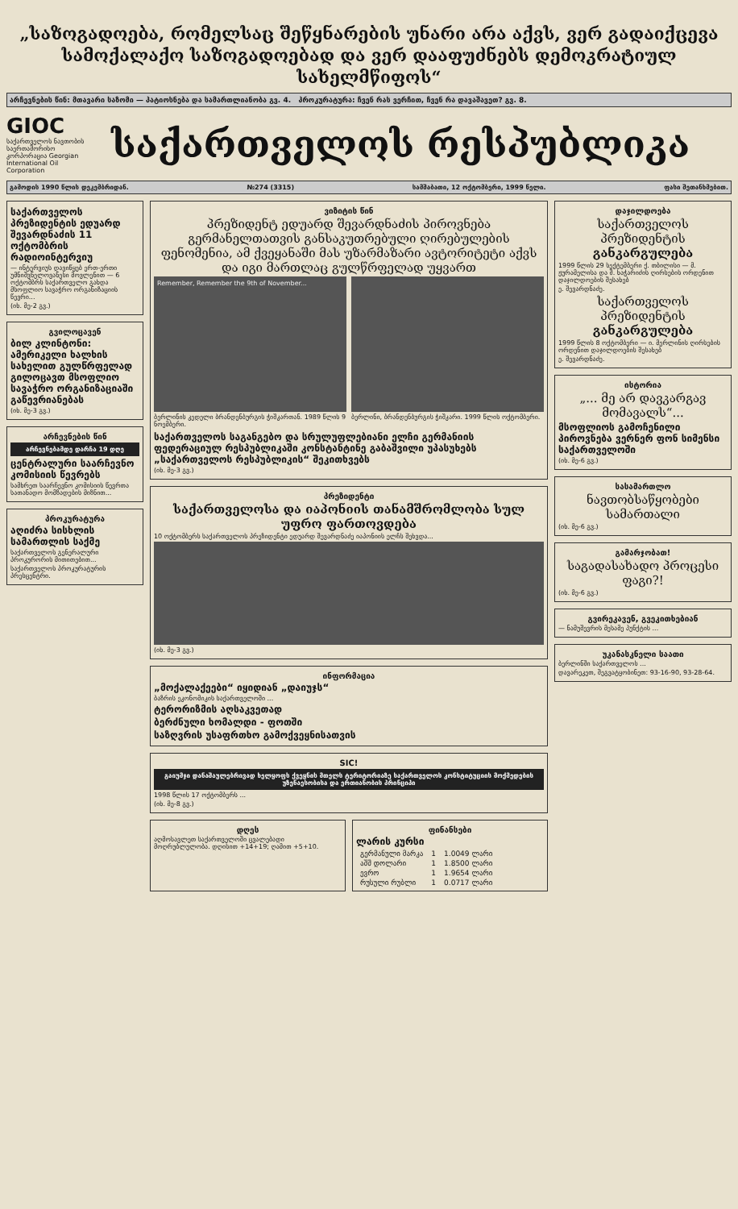„საზოგადოება, რომელსაც შეწყნარების უნარი არა აქვს, ვერ გადაიქცევა სამოქალაქო საზოგადოებად და ვერ დააფუძნებს დემოკრატიულ სახელმწიფოს“
არჩევნების წინ: მთავარი საზომი — პატიოსნება და სამართლიანობა გვ. 4. პროკურატურა: ჩვენ რას ვერჩით, ჩვენ რა დავაშავეთ? გვ. 8.
GIOC
საქართველოს ნავთობის საერთაშორისო კორპორაცია Georgian International Oil Corporation
საქართველოს რესპუბლიკა
გამოდის 1990 წლის დეკემბრიდან. №274 (3315) სამშაბათი, 12 ოქტომბერი, 1999 წელი. ფასი შეთანხმებით.
საქართველოს პრეზიდენტის ედუარდ შევარდნაძის 11 ოქტომბრის რადიოინტერვიუ
— ინტერვიუს დავიწყებ ერთ-ერთი უმნიშვნელოვანესი მოვლენით — 6 ოქტომბრს საქართველო გახდა მსოფლიო სავაჭრო ორგანიზაციის წევრი...
(იხ. მე-2 გვ.)
გვილოცავენ
ბილ კლინტონი: ამერიკელი ხალხის სახელით გულწრფელად გილოცავთ მსოფლიო სავაჭრო ორგანიზაციაში გაწევრიანებას
(იხ. მე-3 გვ.)
არჩევნების წინ
არჩევნებამდე დარჩა 19 დღე
ცენტრალური საარჩევნო კომისიის წევრებს
სამხრეთ საარჩევნო კომისიის წევრთა სათანადო მომზადების მიზნით...
პროკურატურა
აღიძრა სისხლის სამართლის საქმე
საქართველოს გენერალური პროკურორის მითითებით...
საქართველოს პროკურატურის პრესცენტრი.
ვიზიტის წინ
პრეზიდენტ ედუარდ შევარდნაძის პიროვნება გერმანელთათვის განსაკუთრებული ღირებულების ფენომენია, ამ ქვეყანაში მას უზარმაზარი ავტორიტეტი აქვს და იგი მართლაც გულწრფელად უყვართ
Remember, Remember the 9th of November...
ბერლინის კედელი ბრანდენბურგის ჭიშკართან. 1989 წლის 9 ნოემბერი.
ბერლინი, ბრანდენბურგის ჭიშკარი. 1999 წლის ოქტომბერი.
საქართველოს საგანგებო და სრულუფლებიანი ელჩი გერმანიის ფედერაციულ რესპუბლიკაში კონსტანტინე გაბაშვილი უპასუხებს „საქართველოს რესპუბლიკის“ შეკითხვებს
(იხ. მე-3 გვ.)
პრეზიდენტი
საქართველოსა და იაპონიის თანამშრომლობა სულ უფრო ფართოვდება
10 ოქტომბერს საქართველოს პრეზიდენტი ედუარდ შევარდნაძე იაპონიის ელჩს შეხვდა...
(იხ. მე-3 გვ.)
ინფორმაცია
„მოქალაქეები“ იყიდიან „დაიუჯს“
ბაზრის ეკონომიკის საქართველოში ...
ტერორიზმის აღსაკვეთად
ბერძნული ხომალდი - ფოთში
საზღვრის უსაფრთხო გამოქვეყნისათვის
SIC!
გაიუმჯი დანაშაულებრივად ხელყოფს ქვეყნის მთელს ტერიტორიაზე საქართველოს კონსტიტუციის მოქმედების უზენაესობისა და ერთიანობის პრინციპი
1998 წლის 17 ოქტომბერს ...
(იხ. მე-8 გვ.)
დღეს
აღმოსავლეთ საქართველოში ცვალებადი მოღრუბლულობა. დღისით +14+19; ღამით +5+10.
ფინანსები
ლარის კურსი
| გერმანული მარკა | 1 | 1.0049 ლარი |
| აშშ დოლარი | 1 | 1.8500 ლარი |
| ევრო | 1 | 1.9654 ლარი |
| რუსული რუბლი | 1 | 0.0717 ლარი |
დაჯილდოება
საქართველოს პრეზიდენტის განკარგულება
1999 წლის 29 სექტემბერი ქ. თბილისი — მ. ჟურამელისა და შ. ხაჭარიძის ღირსების ორდენით დაჯილდოების შესახებ
ე. შევარდნაძე.
საქართველოს პრეზიდენტის განკარგულება
1999 წლის 8 ოქტომბერი — ი. მერლინის ღირსების ორდენით დაჯილდოების შესახებ
ე. შევარდნაძე.
ისტორია
„... მე არ დავკარგავ მომავალს“...
მსოფლიოს გამოჩენილი პიროვნება ვერნერ ფონ სიმენსი საქართველოში
(იხ. მე-6 გვ.)
სასამართლო
ნავთობსაწყობები სამართალი
(იხ. მე-6 გვ.)
გამარჯობათ!
საგადასახადო პროცესი ფაგი?!
(იხ. მე-6 გვ.)
გვირეკავენ, გვეკითხებიან
— ნამუშევრის მესამე პუნქტის ...
უკანასკნელი საათი
ბერლინში საქართველოს ...
დავარეკეთ, შეგვატყობინეთ: 93-16-90, 93-28-64.